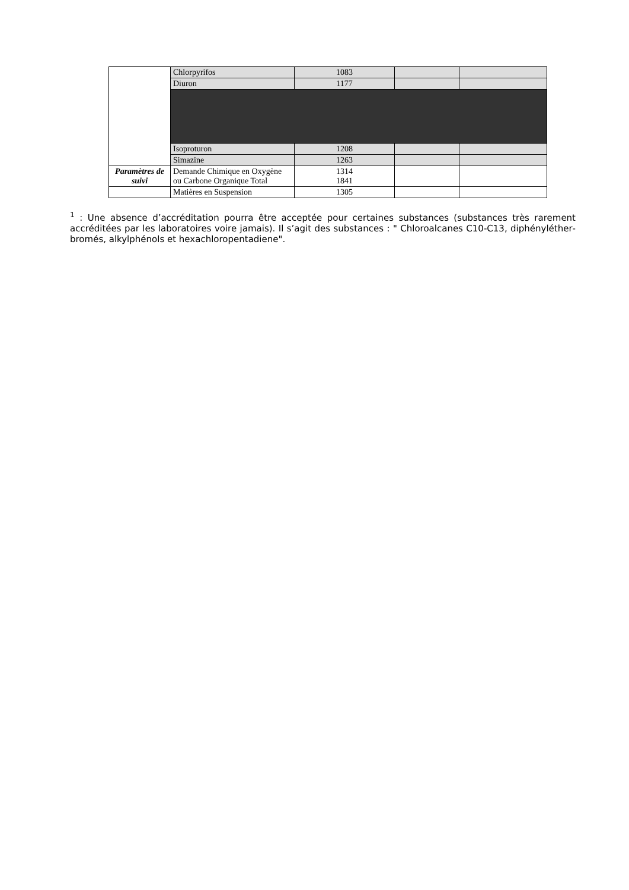| | Chlorpyrifos | 1083 | | |
| | Diuron | 1177 | | |
| | Isoproturon | 1208 | | |
| | Simazine | 1263 | | |
| Paramètres de suivi | Demande Chimique en Oxygène ou Carbone Organique Total | 1314 1841 | | |
| | Matières en Suspension | 1305 | | |
<sup>1</sup> : Une absence d’accréditation pourra être acceptée pour certaines substances (substances très rarement accréditées par les laboratoires voire jamais). Il s’agit des substances : " Chloroalcanes C10-C13, diphényléther­bromés, alkylphénols et hexachloropentadiene".